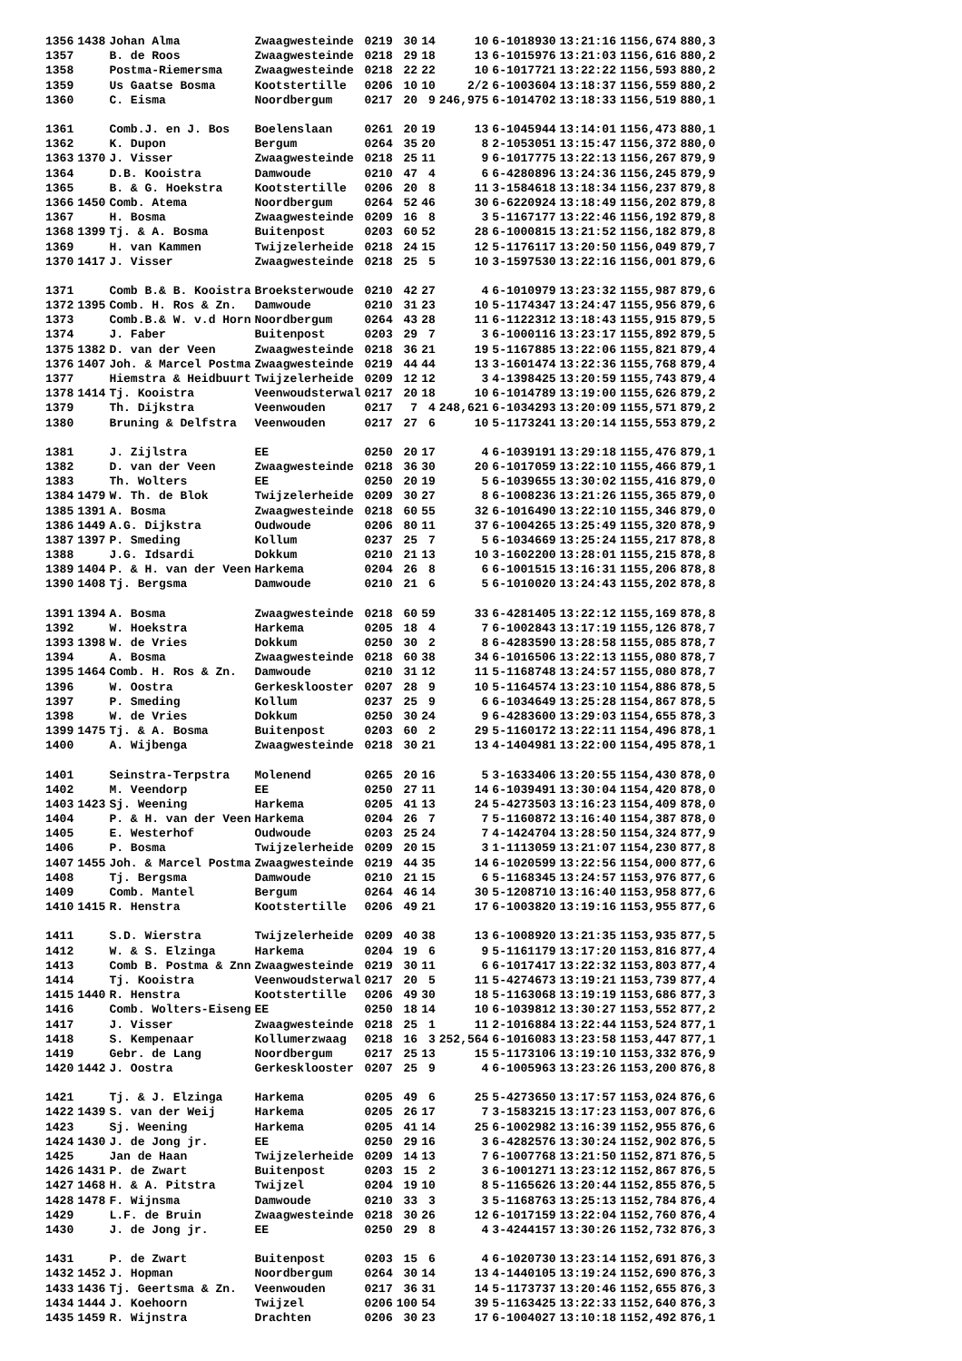| 1356 | 1438 | Johan Alma | Zwaagwesteinde | 0219 | 30 | 14 | 10 | 6-1018930 | 13:21:16 | 1156,674 | 880,3 |
| 1357 | | B. de Roos | Zwaagwesteinde | 0218 | 29 | 18 | 13 | 6-1015976 | 13:21:03 | 1156,616 | 880,2 |
| 1358 | | Postma-Riemersma | Zwaagwesteinde | 0218 | 22 | 22 | 10 | 6-1017721 | 13:22:22 | 1156,593 | 880,2 |
| 1359 | | Us Gaatse Bosma | Kootstertille | 0206 | 10 | 10 | 2/2 | 6-1003604 | 13:18:37 | 1156,559 | 880,2 |
| 1360 | | C. Eisma | Noordbergum | 0217 | 20 | 9 | 246,975 | 6-1014702 | 13:18:33 | 1156,519 | 880,1 |
| 1361 | | Comb.J. en J. Bos | Boelenslaan | 0261 | 20 | 19 | 13 | 6-1045944 | 13:14:01 | 1156,473 | 880,1 |
| 1362 | | K. Dupon | Bergum | 0264 | 35 | 20 | 8 | 2-1053051 | 13:15:47 | 1156,372 | 880,0 |
| 1363 | 1370 | J. Visser | Zwaagwesteinde | 0218 | 25 | 11 | 9 | 6-1017775 | 13:22:13 | 1156,267 | 879,9 |
| 1364 | | D.B. Kooistra | Damwoude | 0210 | 47 | 4 | 6 | 6-4280896 | 13:24:36 | 1156,245 | 879,9 |
| 1365 | | B. & G. Hoekstra | Kootstertille | 0206 | 20 | 8 | 11 | 3-1584618 | 13:18:34 | 1156,237 | 879,8 |
| 1366 | 1450 | Comb. Atema | Noordbergum | 0264 | 52 | 46 | 30 | 6-6220924 | 13:18:49 | 1156,202 | 879,8 |
| 1367 | | H. Bosma | Zwaagwesteinde | 0209 | 16 | 8 | 3 | 5-1167177 | 13:22:46 | 1156,192 | 879,8 |
| 1368 | 1399 | Tj. & A. Bosma | Buitenpost | 0203 | 60 | 52 | 28 | 6-1000815 | 13:21:52 | 1156,182 | 879,8 |
| 1369 | | H. van Kammen | Twijzelerheide | 0218 | 24 | 15 | 12 | 5-1176117 | 13:20:50 | 1156,049 | 879,7 |
| 1370 | 1417 | J. Visser | Zwaagwesteinde | 0218 | 25 | 5 | 10 | 3-1597530 | 13:22:16 | 1156,001 | 879,6 |
| 1371 | | Comb B.& B. Kooistra | Broeksterwoude | 0210 | 42 | 27 | 4 | 6-1010979 | 13:23:32 | 1155,987 | 879,6 |
| 1372 | 1395 | Comb. H. Ros & Zn. | Damwoude | 0210 | 31 | 23 | 10 | 5-1174347 | 13:24:47 | 1155,956 | 879,6 |
| 1373 | | Comb.B.& W. v.d Horn | Noordbergum | 0264 | 43 | 28 | 11 | 6-1122312 | 13:18:43 | 1155,915 | 879,5 |
| 1374 | | J. Faber | Buitenpost | 0203 | 29 | 7 | 3 | 6-1000116 | 13:23:17 | 1155,892 | 879,5 |
| 1375 | 1382 | D. van der Veen | Zwaagwesteinde | 0218 | 36 | 21 | 19 | 5-1167885 | 13:22:06 | 1155,821 | 879,4 |
| 1376 | 1407 | Joh. & Marcel Postma | Zwaagwesteinde | 0219 | 44 | 44 | 13 | 3-1601474 | 13:22:36 | 1155,768 | 879,4 |
| 1377 | | Hiemstra & Heidbuurt | Twijzelerheide | 0209 | 12 | 12 | 3 | 4-1398425 | 13:20:59 | 1155,743 | 879,4 |
| 1378 | 1414 | Tj. Kooistra | Veenwoudsterwal | 0217 | 20 | 18 | 10 | 6-1014789 | 13:19:00 | 1155,626 | 879,2 |
| 1379 | | Th. Dijkstra | Veenwouden | 0217 | 7 | 4 | 248,621 | 6-1034293 | 13:20:09 | 1155,571 | 879,2 |
| 1380 | | Bruning & Delfstra | Veenwouden | 0217 | 27 | 6 | 10 | 5-1173241 | 13:20:14 | 1155,553 | 879,2 |
| 1381 | | J. Zijlstra | EE | 0250 | 20 | 17 | 4 | 6-1039191 | 13:29:18 | 1155,476 | 879,1 |
| 1382 | | D. van der Veen | Zwaagwesteinde | 0218 | 36 | 30 | 20 | 6-1017059 | 13:22:10 | 1155,466 | 879,1 |
| 1383 | | Th. Wolters | EE | 0250 | 20 | 19 | 5 | 6-1039655 | 13:30:02 | 1155,416 | 879,0 |
| 1384 | 1479 | W. Th. de Blok | Twijzelerheide | 0209 | 30 | 27 | 8 | 6-1008236 | 13:21:26 | 1155,365 | 879,0 |
| 1385 | 1391 | A. Bosma | Zwaagwesteinde | 0218 | 60 | 55 | 32 | 6-1016490 | 13:22:10 | 1155,346 | 879,0 |
| 1386 | 1449 | A.G. Dijkstra | Oudwoude | 0206 | 80 | 11 | 37 | 6-1004265 | 13:25:49 | 1155,320 | 878,9 |
| 1387 | 1397 | P. Smeding | Kollum | 0237 | 25 | 7 | 5 | 6-1034669 | 13:25:24 | 1155,217 | 878,8 |
| 1388 | | J.G. Idsardi | Dokkum | 0210 | 21 | 13 | 10 | 3-1602200 | 13:28:01 | 1155,215 | 878,8 |
| 1389 | 1404 | P. & H. van der Veen | Harkema | 0204 | 26 | 8 | 6 | 6-1001515 | 13:16:31 | 1155,206 | 878,8 |
| 1390 | 1408 | Tj. Bergsma | Damwoude | 0210 | 21 | 6 | 5 | 6-1010020 | 13:24:43 | 1155,202 | 878,8 |
| 1391 | 1394 | A. Bosma | Zwaagwesteinde | 0218 | 60 | 59 | 33 | 6-4281405 | 13:22:12 | 1155,169 | 878,8 |
| 1392 | | W. Hoekstra | Harkema | 0205 | 18 | 4 | 7 | 6-1002843 | 13:17:19 | 1155,126 | 878,7 |
| 1393 | 1398 | W. de Vries | Dokkum | 0250 | 30 | 2 | 8 | 6-4283590 | 13:28:58 | 1155,085 | 878,7 |
| 1394 | | A. Bosma | Zwaagwesteinde | 0218 | 60 | 38 | 34 | 6-1016506 | 13:22:13 | 1155,080 | 878,7 |
| 1395 | 1464 | Comb. H. Ros & Zn. | Damwoude | 0210 | 31 | 12 | 11 | 5-1168748 | 13:24:57 | 1155,080 | 878,7 |
| 1396 | | W. Oostra | Gerkesklooster | 0207 | 28 | 9 | 10 | 5-1164574 | 13:23:10 | 1154,886 | 878,5 |
| 1397 | | P. Smeding | Kollum | 0237 | 25 | 9 | 6 | 6-1034649 | 13:25:28 | 1154,867 | 878,5 |
| 1398 | | W. de Vries | Dokkum | 0250 | 30 | 24 | 9 | 6-4283600 | 13:29:03 | 1154,655 | 878,3 |
| 1399 | 1475 | Tj. & A. Bosma | Buitenpost | 0203 | 60 | 2 | 29 | 5-1160172 | 13:22:11 | 1154,496 | 878,1 |
| 1400 | | A. Wijbenga | Zwaagwesteinde | 0218 | 30 | 21 | 13 | 4-1404981 | 13:22:00 | 1154,495 | 878,1 |
| 1401 | | Seinstra-Terpstra | Molenend | 0265 | 20 | 16 | 5 | 3-1633406 | 13:20:55 | 1154,430 | 878,0 |
| 1402 | | M. Veendorp | EE | 0250 | 27 | 11 | 14 | 6-1039491 | 13:30:04 | 1154,420 | 878,0 |
| 1403 | 1423 | Sj. Weening | Harkema | 0205 | 41 | 13 | 24 | 5-4273503 | 13:16:23 | 1154,409 | 878,0 |
| 1404 | | P. & H. van der Veen | Harkema | 0204 | 26 | 7 | 7 | 5-1160872 | 13:16:40 | 1154,387 | 878,0 |
| 1405 | | E. Westerhof | Oudwoude | 0203 | 25 | 24 | 7 | 4-1424704 | 13:28:50 | 1154,324 | 877,9 |
| 1406 | | P. Bosma | Twijzelerheide | 0209 | 20 | 15 | 3 | 1-1113059 | 13:21:07 | 1154,230 | 877,8 |
| 1407 | 1455 | Joh. & Marcel Postma | Zwaagwesteinde | 0219 | 44 | 35 | 14 | 6-1020599 | 13:22:56 | 1154,000 | 877,6 |
| 1408 | | Tj. Bergsma | Damwoude | 0210 | 21 | 15 | 6 | 5-1168345 | 13:24:57 | 1153,976 | 877,6 |
| 1409 | | Comb. Mantel | Bergum | 0264 | 46 | 14 | 30 | 5-1208710 | 13:16:40 | 1153,958 | 877,6 |
| 1410 | 1415 | R. Henstra | Kootstertille | 0206 | 49 | 21 | 17 | 6-1003820 | 13:19:16 | 1153,955 | 877,6 |
| 1411 | | S.D. Wierstra | Twijzelerheide | 0209 | 40 | 38 | 13 | 6-1008920 | 13:21:35 | 1153,935 | 877,5 |
| 1412 | | W. & S. Elzinga | Harkema | 0204 | 19 | 6 | 9 | 5-1161179 | 13:17:20 | 1153,816 | 877,4 |
| 1413 | | Comb B. Postma & Znn | Zwaagwesteinde | 0219 | 30 | 11 | 6 | 6-1017417 | 13:22:32 | 1153,803 | 877,4 |
| 1414 | | Tj. Kooistra | Veenwoudsterwal | 0217 | 20 | 5 | 11 | 5-4274673 | 13:19:21 | 1153,739 | 877,4 |
| 1415 | 1440 | R. Henstra | Kootstertille | 0206 | 49 | 30 | 18 | 5-1163068 | 13:19:19 | 1153,686 | 877,3 |
| 1416 | | Comb. Wolters-Eiseng | EE | 0250 | 18 | 14 | 10 | 6-1039812 | 13:30:27 | 1153,552 | 877,2 |
| 1417 | | J. Visser | Zwaagwesteinde | 0218 | 25 | 1 | 11 | 2-1016884 | 13:22:44 | 1153,524 | 877,1 |
| 1418 | | S. Kempenaar | Kollumerzwaag | 0218 | 16 | 3 | 252,564 | 6-1016083 | 13:23:58 | 1153,447 | 877,1 |
| 1419 | | Gebr. de Lang | Noordbergum | 0217 | 25 | 13 | 15 | 5-1173106 | 13:19:10 | 1153,332 | 876,9 |
| 1420 | 1442 | J. Oostra | Gerkesklooster | 0207 | 25 | 9 | 4 | 6-1005963 | 13:23:26 | 1153,200 | 876,8 |
| 1421 | | Tj. & J. Elzinga | Harkema | 0205 | 49 | 6 | 25 | 5-4273650 | 13:17:57 | 1153,024 | 876,6 |
| 1422 | 1439 | S. van der Weij | Harkema | 0205 | 26 | 17 | 7 | 3-1583215 | 13:17:23 | 1153,007 | 876,6 |
| 1423 | | Sj. Weening | Harkema | 0205 | 41 | 14 | 25 | 6-1002982 | 13:16:39 | 1152,955 | 876,6 |
| 1424 | 1430 | J. de Jong jr. | EE | 0250 | 29 | 16 | 3 | 6-4282576 | 13:30:24 | 1152,902 | 876,5 |
| 1425 | | Jan de Haan | Twijzelerheide | 0209 | 14 | 13 | 7 | 6-1007768 | 13:21:50 | 1152,871 | 876,5 |
| 1426 | 1431 | P. de Zwart | Buitenpost | 0203 | 15 | 2 | 3 | 6-1001271 | 13:23:12 | 1152,867 | 876,5 |
| 1427 | 1468 | H. & A. Pitstra | Twijzel | 0204 | 19 | 10 | 8 | 5-1165626 | 13:20:44 | 1152,855 | 876,5 |
| 1428 | 1478 | F. Wijnsma | Damwoude | 0210 | 33 | 3 | 3 | 5-1168763 | 13:25:13 | 1152,784 | 876,4 |
| 1429 | | L.F. de Bruin | Zwaagwesteinde | 0218 | 30 | 26 | 12 | 6-1017159 | 13:22:04 | 1152,760 | 876,4 |
| 1430 | | J. de Jong jr. | EE | 0250 | 29 | 8 | 4 | 3-4244157 | 13:30:26 | 1152,732 | 876,3 |
| 1431 | | P. de Zwart | Buitenpost | 0203 | 15 | 6 | 4 | 6-1020730 | 13:23:14 | 1152,691 | 876,3 |
| 1432 | 1452 | J. Hopman | Noordbergum | 0264 | 30 | 14 | 13 | 4-1440105 | 13:19:24 | 1152,690 | 876,3 |
| 1433 | 1436 | Tj. Geertsma & Zn. | Veenwouden | 0217 | 36 | 31 | 14 | 5-1173737 | 13:20:46 | 1152,655 | 876,3 |
| 1434 | 1444 | J. Koehoorn | Twijzel | 0206 | 100 | 54 | 39 | 5-1163425 | 13:22:33 | 1152,640 | 876,3 |
| 1435 | 1459 | R. Wijnstra | Drachten | 0206 | 30 | 23 | 17 | 6-1004027 | 13:10:18 | 1152,492 | 876,1 |